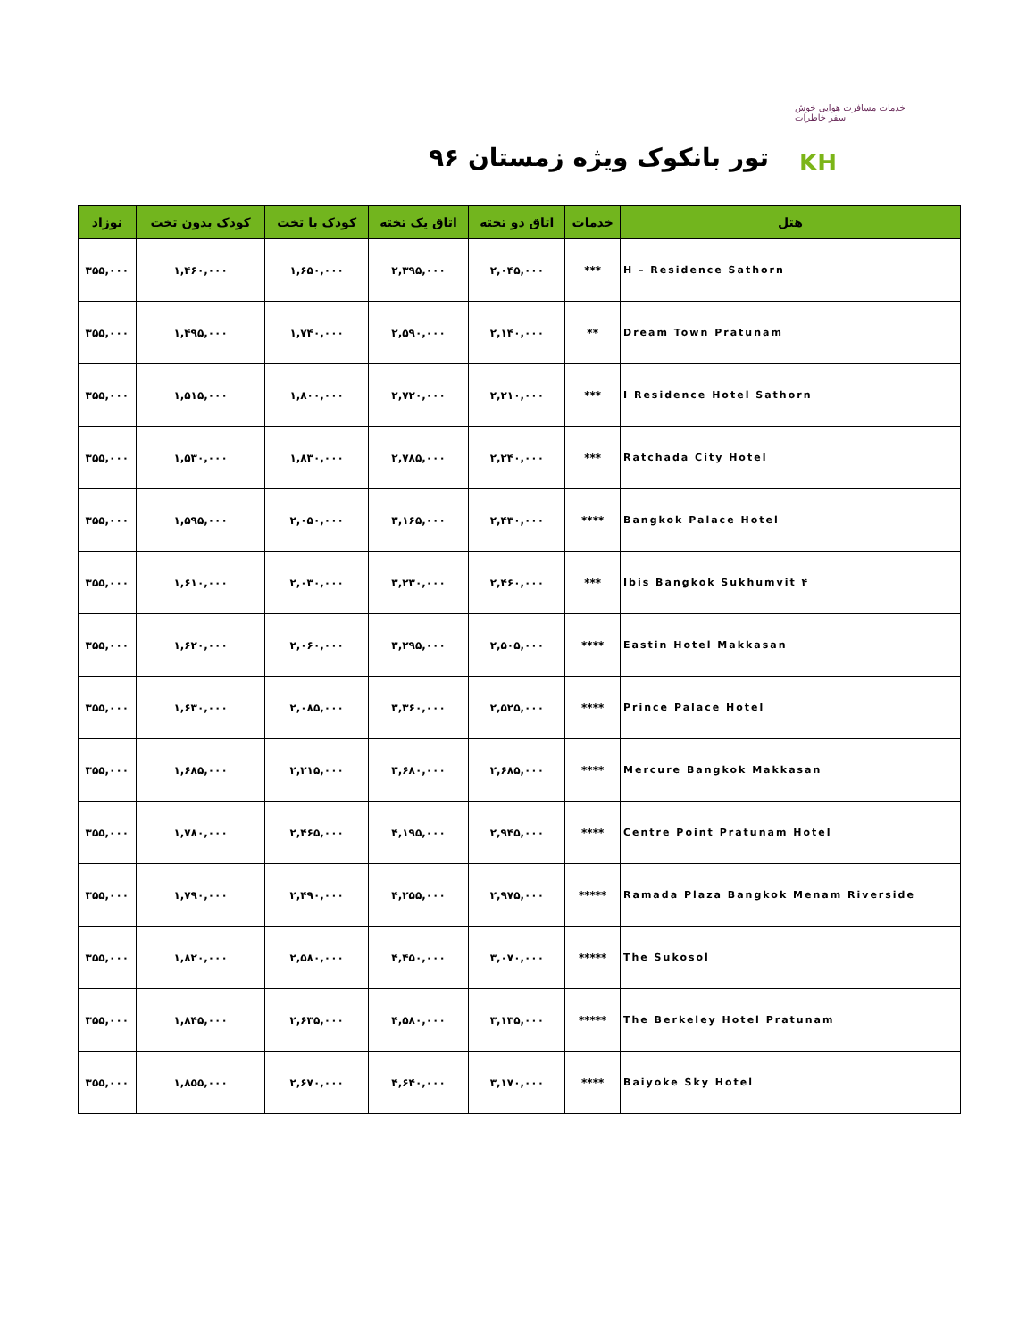خدمات مسافرت هوایی خوش سفر خاطرات
KH
تور بانکوک ویژه زمستان ۹۶
| هتل | خدمات | اتاق دو تخته | اتاق یک تخته | کودک با تخت | کودک بدون تخت | نوزاد |
| --- | --- | --- | --- | --- | --- | --- |
| H – Residence Sathorn | *** | ۲,۰۴۵,۰۰۰ | ۲,۳۹۵,۰۰۰ | ۱,۶۵۰,۰۰۰ | ۱,۴۶۰,۰۰۰ | ۳۵۵,۰۰۰ |
| Dream Town Pratunam | ** | ۲,۱۴۰,۰۰۰ | ۲,۵۹۰,۰۰۰ | ۱,۷۴۰,۰۰۰ | ۱,۴۹۵,۰۰۰ | ۳۵۵,۰۰۰ |
| I Residence Hotel Sathorn | *** | ۲,۲۱۰,۰۰۰ | ۲,۷۲۰,۰۰۰ | ۱,۸۰۰,۰۰۰ | ۱,۵۱۵,۰۰۰ | ۳۵۵,۰۰۰ |
| Ratchada City Hotel | *** | ۲,۲۴۰,۰۰۰ | ۲,۷۸۵,۰۰۰ | ۱,۸۳۰,۰۰۰ | ۱,۵۳۰,۰۰۰ | ۳۵۵,۰۰۰ |
| Bangkok Palace Hotel | **** | ۲,۴۳۰,۰۰۰ | ۳,۱۶۵,۰۰۰ | ۲,۰۵۰,۰۰۰ | ۱,۵۹۵,۰۰۰ | ۳۵۵,۰۰۰ |
| Ibis Bangkok Sukhumvit ۴ | *** | ۲,۴۶۰,۰۰۰ | ۳,۲۳۰,۰۰۰ | ۲,۰۳۰,۰۰۰ | ۱,۶۱۰,۰۰۰ | ۳۵۵,۰۰۰ |
| Eastin Hotel Makkasan | **** | ۲,۵۰۵,۰۰۰ | ۳,۲۹۵,۰۰۰ | ۲,۰۶۰,۰۰۰ | ۱,۶۲۰,۰۰۰ | ۳۵۵,۰۰۰ |
| Prince Palace Hotel | **** | ۲,۵۲۵,۰۰۰ | ۳,۳۶۰,۰۰۰ | ۲,۰۸۵,۰۰۰ | ۱,۶۳۰,۰۰۰ | ۳۵۵,۰۰۰ |
| Mercure Bangkok Makkasan | **** | ۲,۶۸۵,۰۰۰ | ۳,۶۸۰,۰۰۰ | ۲,۲۱۵,۰۰۰ | ۱,۶۸۵,۰۰۰ | ۳۵۵,۰۰۰ |
| Centre Point Pratunam Hotel | **** | ۲,۹۴۵,۰۰۰ | ۴,۱۹۵,۰۰۰ | ۲,۴۶۵,۰۰۰ | ۱,۷۸۰,۰۰۰ | ۳۵۵,۰۰۰ |
| Ramada Plaza Bangkok Menam Riverside | ***** | ۲,۹۷۵,۰۰۰ | ۴,۲۵۵,۰۰۰ | ۲,۴۹۰,۰۰۰ | ۱,۷۹۰,۰۰۰ | ۳۵۵,۰۰۰ |
| The Sukosol | ***** | ۳,۰۷۰,۰۰۰ | ۴,۴۵۰,۰۰۰ | ۲,۵۸۰,۰۰۰ | ۱,۸۲۰,۰۰۰ | ۳۵۵,۰۰۰ |
| The Berkeley Hotel Pratunam | ***** | ۳,۱۳۵,۰۰۰ | ۴,۵۸۰,۰۰۰ | ۲,۶۳۵,۰۰۰ | ۱,۸۴۵,۰۰۰ | ۳۵۵,۰۰۰ |
| Baiyoke Sky Hotel | **** | ۳,۱۷۰,۰۰۰ | ۴,۶۴۰,۰۰۰ | ۲,۶۷۰,۰۰۰ | ۱,۸۵۵,۰۰۰ | ۳۵۵,۰۰۰ |